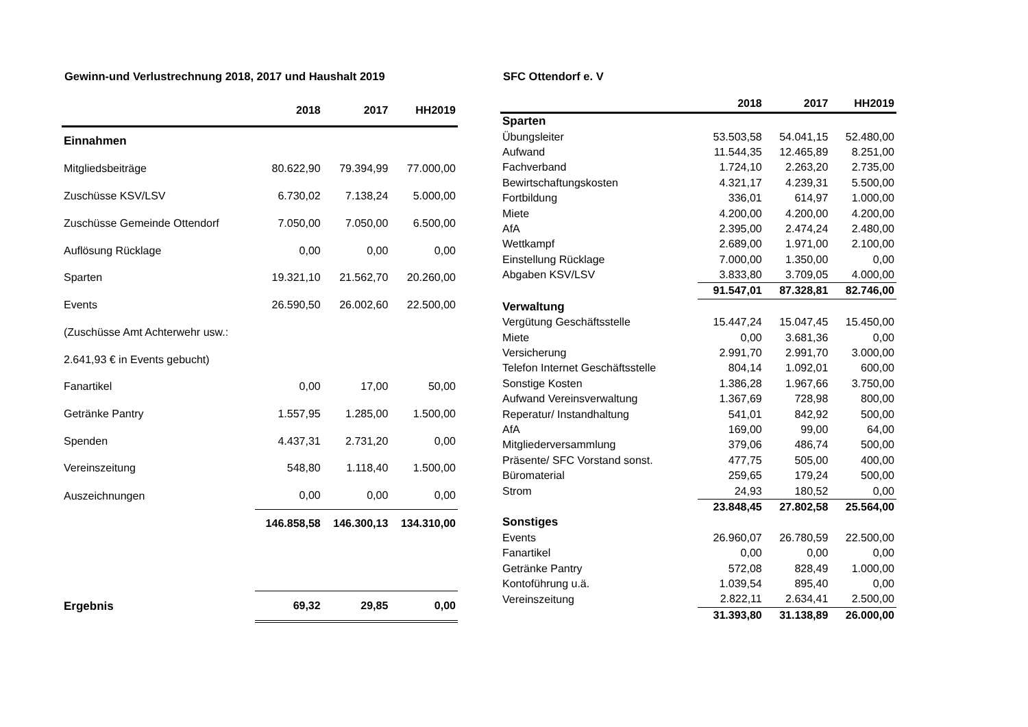Gewinn-und Verlustrechnung 2018, 2017 und Haushalt 2019 SFC Ottendorf e. V
| | 2018 | 2017 | HH2019 |
| --- | --- | --- | --- |
| Einnahmen | | | |
| Mitgliedsbeiträge | 80.622,90 | 79.394,99 | 77.000,00 |
| Zuschüsse KSV/LSV | 6.730,02 | 7.138,24 | 5.000,00 |
| Zuschüsse Gemeinde Ottendorf | 7.050,00 | 7.050,00 | 6.500,00 |
| Auflösung Rücklage | 0,00 | 0,00 | 0,00 |
| Sparten | 19.321,10 | 21.562,70 | 20.260,00 |
| Events | 26.590,50 | 26.002,60 | 22.500,00 |
| (Zuschüsse Amt Achterwehr usw.: | | | |
| 2.641,93 € in Events gebucht) | | | |
| Fanartikel | 0,00 | 17,00 | 50,00 |
| Getränke Pantry | 1.557,95 | 1.285,00 | 1.500,00 |
| Spenden | 4.437,31 | 2.731,20 | 0,00 |
| Vereinszeitung | 548,80 | 1.118,40 | 1.500,00 |
| Auszeichnungen | 0,00 | 0,00 | 0,00 |
| | 146.858,58 | 146.300,13 | 134.310,00 |
| Ergebnis | 69,32 | 29,85 | 0,00 |
| | 2018 | 2017 | HH2019 |
| --- | --- | --- | --- |
| Sparten | | | |
| Übungsleiter | 53.503,58 | 54.041,15 | 52.480,00 |
| Aufwand | 11.544,35 | 12.465,89 | 8.251,00 |
| Fachverband | 1.724,10 | 2.263,20 | 2.735,00 |
| Bewirtschaftungskosten | 4.321,17 | 4.239,31 | 5.500,00 |
| Fortbildung | 336,01 | 614,97 | 1.000,00 |
| Miete | 4.200,00 | 4.200,00 | 4.200,00 |
| AfA | 2.395,00 | 2.474,24 | 2.480,00 |
| Wettkampf | 2.689,00 | 1.971,00 | 2.100,00 |
| Einstellung Rücklage | 7.000,00 | 1.350,00 | 0,00 |
| Abgaben KSV/LSV | 3.833,80 | 3.709,05 | 4.000,00 |
| | 91.547,01 | 87.328,81 | 82.746,00 |
| Verwaltung | | | |
| Vergütung Geschäftsstelle | 15.447,24 | 15.047,45 | 15.450,00 |
| Miete | 0,00 | 3.681,36 | 0,00 |
| Versicherung | 2.991,70 | 2.991,70 | 3.000,00 |
| Telefon Internet Geschäftsstelle | 804,14 | 1.092,01 | 600,00 |
| Sonstige Kosten | 1.386,28 | 1.967,66 | 3.750,00 |
| Aufwand Vereinsverwaltung | 1.367,69 | 728,98 | 800,00 |
| Reperatur/ Instandhaltung | 541,01 | 842,92 | 500,00 |
| AfA | 169,00 | 99,00 | 64,00 |
| Mitgliederversammlung | 379,06 | 486,74 | 500,00 |
| Präsente/ SFC Vorstand sonst. | 477,75 | 505,00 | 400,00 |
| Büromaterial | 259,65 | 179,24 | 500,00 |
| Strom | 24,93 | 180,52 | 0,00 |
| | 23.848,45 | 27.802,58 | 25.564,00 |
| Sonstiges | | | |
| Events | 26.960,07 | 26.780,59 | 22.500,00 |
| Fanartikel | 0,00 | 0,00 | 0,00 |
| Getränke Pantry | 572,08 | 828,49 | 1.000,00 |
| Kontoführung u.ä. | 1.039,54 | 895,40 | 0,00 |
| Vereinszeitung | 2.822,11 | 2.634,41 | 2.500,00 |
| | 31.393,80 | 31.138,89 | 26.000,00 |